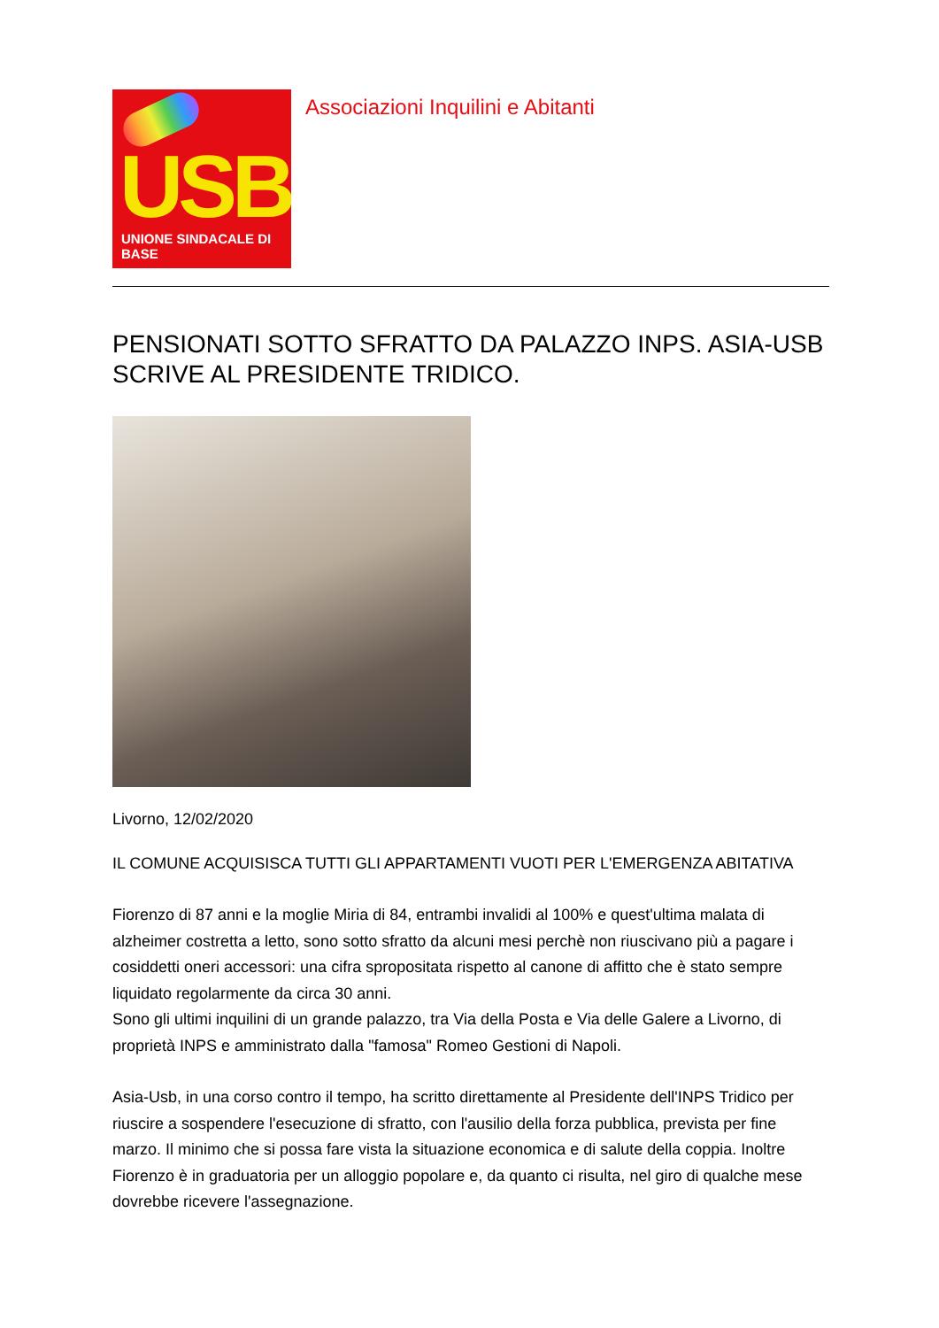USB
UNIONE SINDACALE DI BASE
Associazioni Inquilini e Abitanti
PENSIONATI SOTTO SFRATTO DA PALAZZO INPS. ASIA-USB SCRIVE AL PRESIDENTE TRIDICO.
Livorno, 12/02/2020
IL COMUNE ACQUISISCA TUTTI GLI APPARTAMENTI VUOTI PER L'EMERGENZA ABITATIVA
Fiorenzo di 87 anni e la moglie Miria di 84, entrambi invalidi al 100% e quest'ultima malata di alzheimer costretta a letto, sono sotto sfratto da alcuni mesi perchè non riuscivano più a pagare i cosiddetti oneri accessori: una cifra spropositata rispetto al canone di affitto che è stato sempre liquidato regolarmente da circa 30 anni.
Sono gli ultimi inquilini di un grande palazzo, tra Via della Posta e Via delle Galere a Livorno, di proprietà INPS e amministrato dalla "famosa" Romeo Gestioni di Napoli.
Asia-Usb, in una corso contro il tempo, ha scritto direttamente al Presidente dell'INPS Tridico per riuscire a sospendere l'esecuzione di sfratto, con l'ausilio della forza pubblica, prevista per fine marzo. Il minimo che si possa fare vista la situazione economica e di salute della coppia. Inoltre Fiorenzo è in graduatoria per un alloggio popolare e, da quanto ci risulta, nel giro di qualche mese dovrebbe ricevere l'assegnazione.